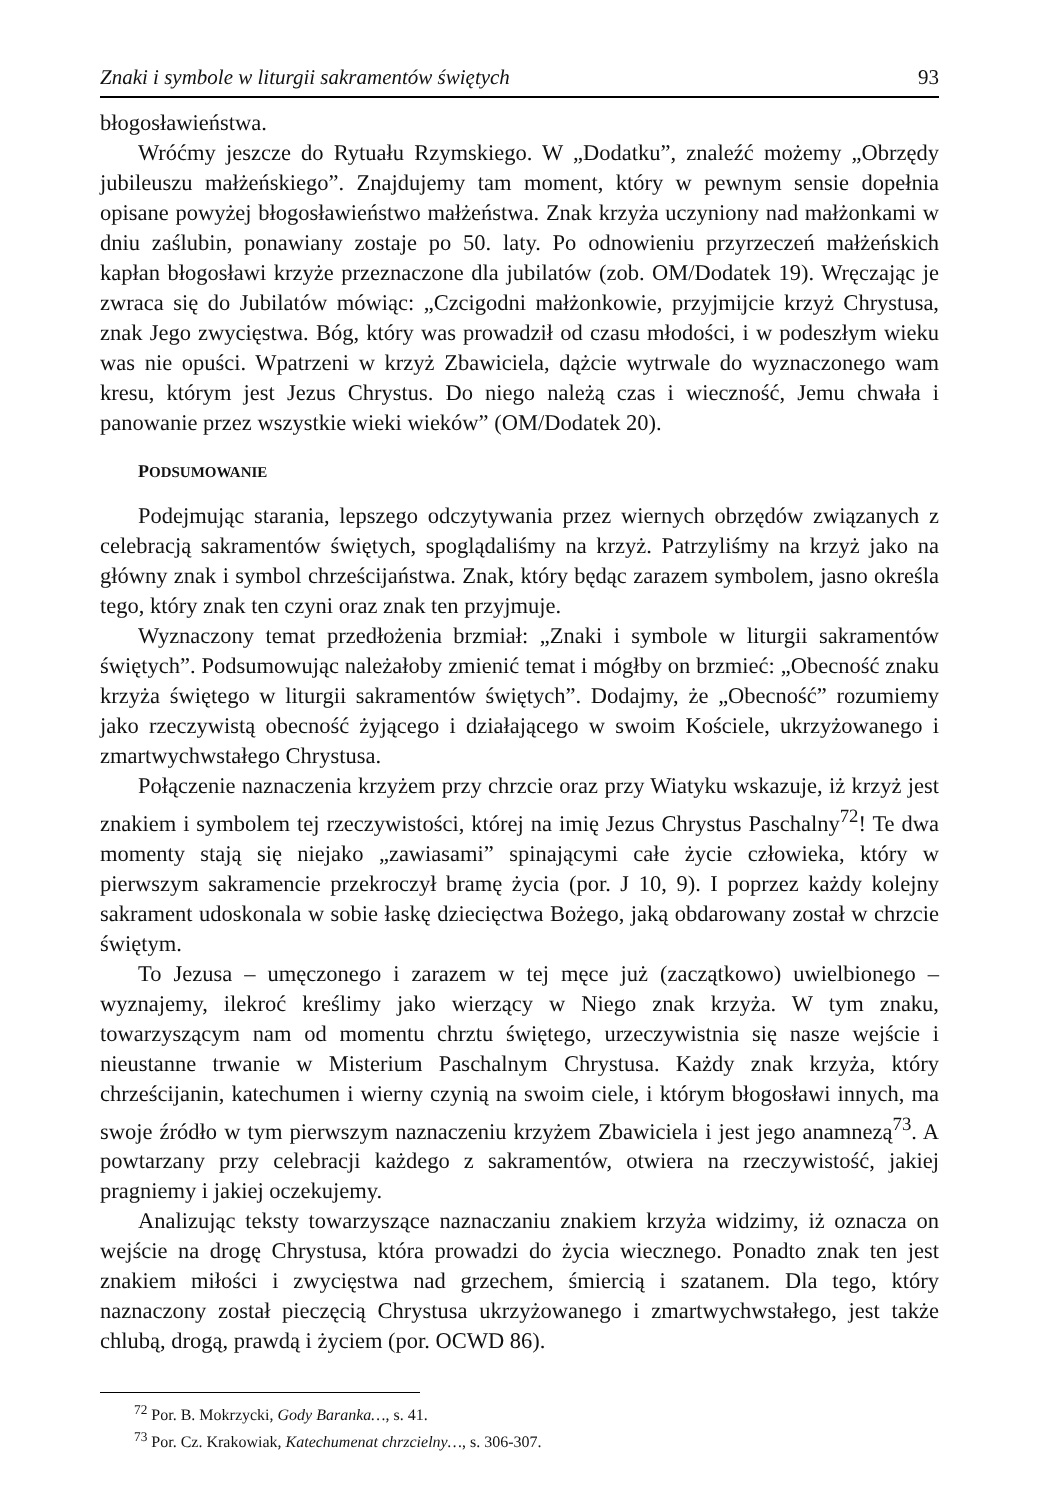Znaki i symbole w liturgii sakramentów świętych 93
błogosławieństwa.
Wróćmy jeszcze do Rytuału Rzymskiego. W „Dodatku”, znaleźć możemy „Obrzędy jubileuszu małżeńskiego”. Znajdujemy tam moment, który w pewnym sensie dopełnia opisane powyżej błogosławieństwo małżeństwa. Znak krzyża uczyniony nad małżonkami w dniu zaślubin, ponawiany zostaje po 50. laty. Po odnowieniu przyrzeczeń małżeńskich kapłan błogosławi krzyże przeznaczone dla jubilatów (zob. OM/Dodatek 19). Wręczając je zwraca się do Jubilatów mówiąc: „Czcigodni małżonkowie, przyjmijcie krzyż Chrystusa, znak Jego zwycięstwa. Bóg, który was prowadził od czasu młodości, i w podeszłym wieku was nie opuści. Wpatrzeni w krzyż Zbawiciela, dążcie wytrwale do wyznaczonego wam kresu, którym jest Jezus Chrystus. Do niego należą czas i wieczność, Jemu chwała i panowanie przez wszystkie wieki wieków” (OM/Dodatek 20).
PODSUMOWANIE
Podejmując starania, lepszego odczytywania przez wiernych obrzędów związanych z celebracją sakramentów świętych, spoglądaliśmy na krzyż. Patrzyliśmy na krzyż jako na główny znak i symbol chrześcijaństwa. Znak, który będąc zarazem symbolem, jasno określa tego, który znak ten czyni oraz znak ten przyjmuje.
Wyznaczony temat przedłożenia brzmiał: „Znaki i symbole w liturgii sakramentów świętych”. Podsumowując należałoby zmienić temat i mógłby on brzmieć: „Obecność znaku krzyża świętego w liturgii sakramentów świętych”. Dodajmy, że „Obecność” rozumiemy jako rzeczywistą obecność żyjącego i działającego w swoim Kościele, ukrzyżowanego i zmartwychwstałego Chrystusa.
Połączenie naznaczenia krzyżem przy chrzcie oraz przy Wiatyku wskazuje, iż krzyż jest znakiem i symbolem tej rzeczywistości, której na imię Jezus Chrystus Paschalny<sup>72</sup>! Te dwa momenty stają się niejako „zawiasami” spinającymi całe życie człowieka, który w pierwszym sakramencie przekroczył bramę życia (por. J 10, 9). I poprzez każdy kolejny sakrament udoskonala w sobie łaskę dziecięctwa Bożego, jaką obdarowany został w chrzcie świętym.
To Jezusa – umęczonego i zarazem w tej męce już (zaczątkowo) uwielbionego – wyznajemy, ilekroć kreślimy jako wierzący w Niego znak krzyża. W tym znaku, towarzyszącym nam od momentu chrztu świętego, urzeczywistnia się nasze wejście i nieustanne trwanie w Misterium Paschalnym Chrystusa. Każdy znak krzyża, który chrześcijanin, katechumen i wierny czynią na swoim ciele, i którym błogosławi innych, ma swoje źródło w tym pierwszym naznaczeniu krzyżem Zbawiciela i jest jego anamnezą<sup>73</sup>. A powtarzany przy celebracji każdego z sakramentów, otwiera na rzeczywistość, jakiej pragniemy i jakiej oczekujemy.
Analizując teksty towarzyszące naznaczaniu znakiem krzyża widzimy, iż oznacza on wejście na drogę Chrystusa, która prowadzi do życia wiecznego. Ponadto znak ten jest znakiem miłości i zwycięstwa nad grzechem, śmiercią i szatanem. Dla tego, który naznaczony został pieczęcią Chrystusa ukrzyżowanego i zmartwychwstałego, jest także chlubą, drogą, prawdą i życiem (por. OCWD 86).
<sup>72</sup> Por. B. Mokrzycki, Gody Baranka…, s. 41.
<sup>73</sup> Por. Cz. Krakowiak, Katechumenat chrzcielny…, s. 306-307.